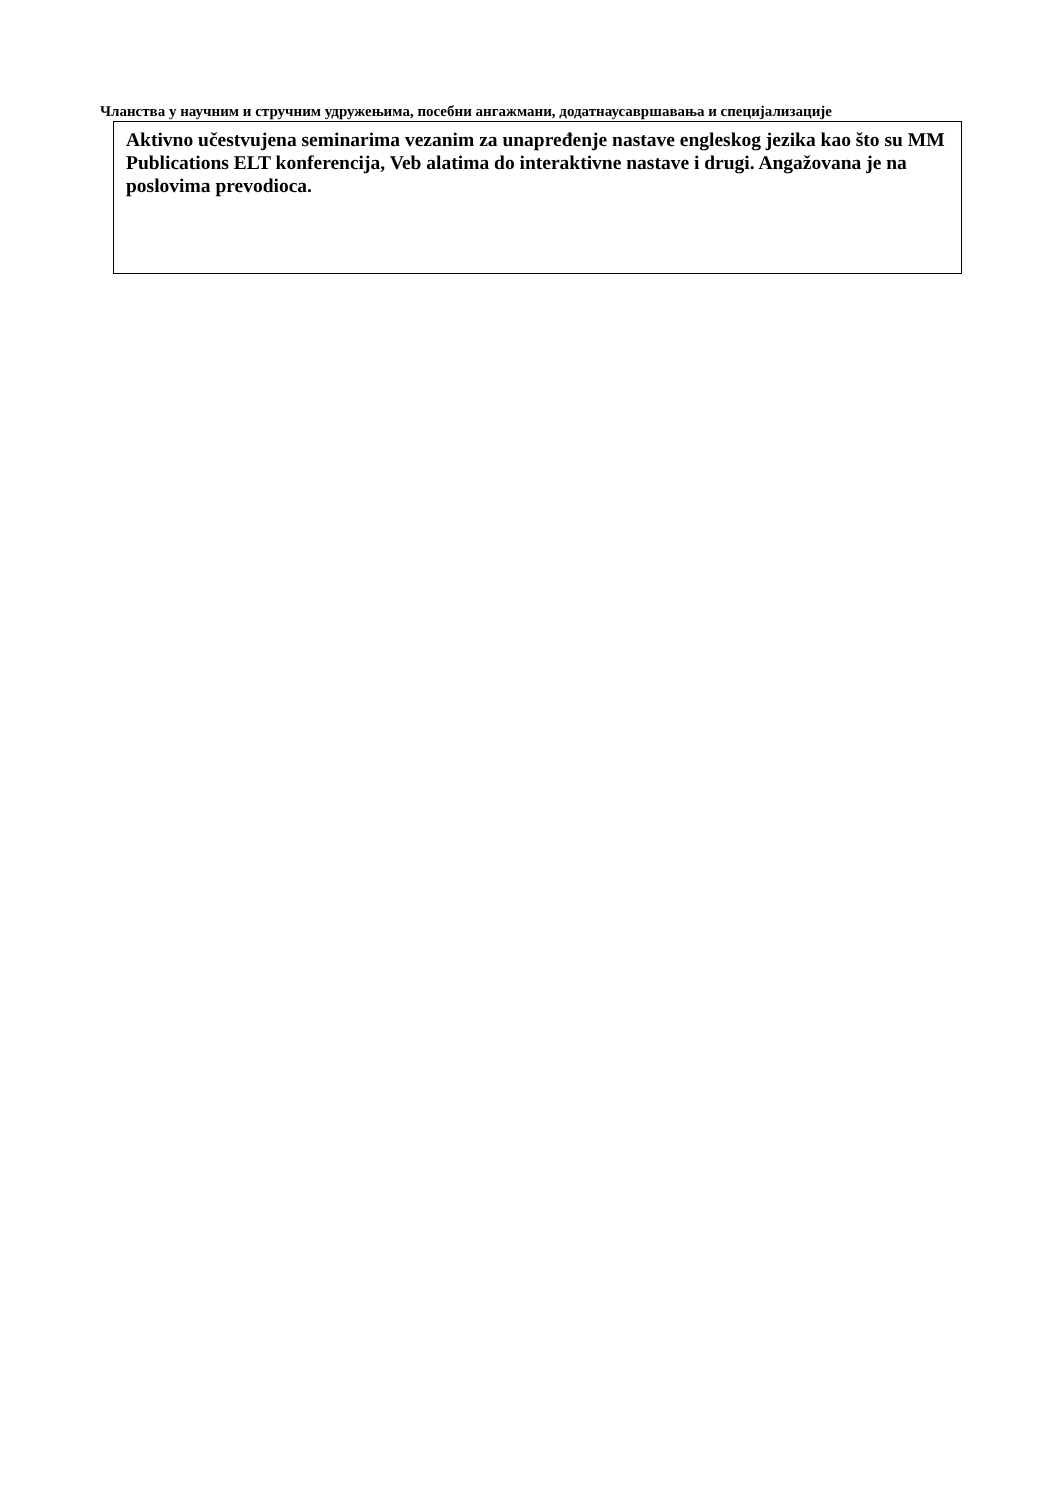Чланства у научним и стручним удружењима, посебни ангажмани, додатнаусавршавања и специјализације
Aktivno učestvujena seminarima vezanim za unapređenje nastave engleskog jezika kao što su MM Publications ELT konferencija, Veb alatima do interaktivne nastave i drugi. Angažovana je na poslovima prevodioca.